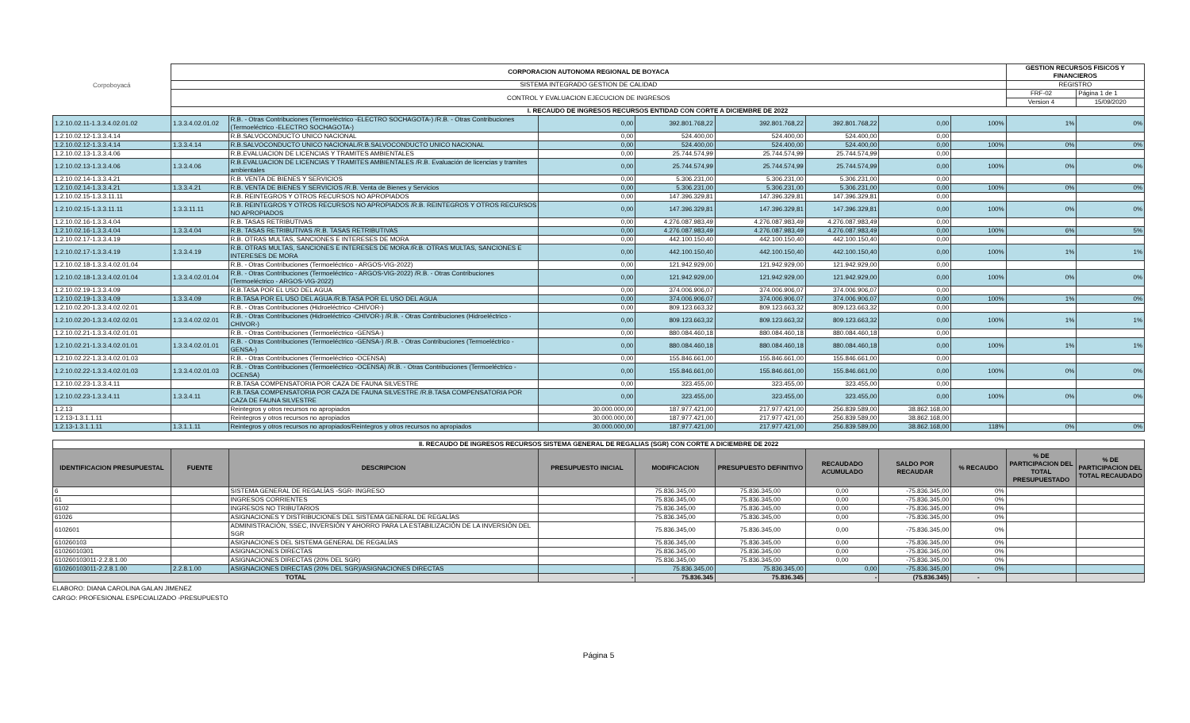| Corpoboyacá | CORPORACION AUTONOMA REGIONAL DE BOYACA | | | | | | | | GESTION RECURSOS FISICOS Y FINANCIEROS | |
| | SISTEMA INTEGRADO GESTION DE CALIDAD | | | | | | | | REGISTRO | |
| | CONTROL Y EVALUACION EJECUCION DE INGRESOS | | | | | | | | FRF-02 | Página 1 de 1 |
| | | | | | | | | | Version 4 | 15/09/2020 |
| | I. RECAUDO DE INGRESOS RECURSOS ENTIDAD CON CORTE A DICIEMBRE DE 2022 | | | | | | | | | |
| 1.2.10.02.11-1.3.3.4.02.01.02 | 1.3.3.4.02.01.02 | R.B. - Otras Contribuciones (Termoeléctrico -ELECTRO SOCHAGOTA-) /R.B. - Otras Contribuciones (Termoeléctrico -ELECTRO SOCHAGOTA-) | 0,00 | 392.801.768,22 | 392.801.768,22 | 392.801.768,22 | 0,00 | 100% | 1% | 0% |
| 1.2.10.02.12-1.3.3.4.14 | | R.B.SALVOCONDUCTO UNICO NACIONAL | 0,00 | 524.400,00 | 524.400,00 | 524.400,00 | 0,00 | | | |
| 1.2.10.02.12-1.3.3.4.14 | 1.3.3.4.14 | R.B.SALVOCONDUCTO UNICO NACIONAL/R.B.SALVOCONDUCTO UNICO NACIONAL | 0,00 | 524.400,00 | 524.400,00 | 524.400,00 | 0,00 | 100% | 0% | 0% |
| 1.2.10.02.13-1.3.3.4.06 | | R.B.EVALUACION DE LICENCIAS Y TRAMITES AMBIENTALES | 0,00 | 25.744.574,99 | 25.744.574,99 | 25.744.574,99 | 0,00 | | | |
| 1.2.10.02.13-1.3.3.4.06 | 1.3.3.4.06 | R.B.EVALUACION DE LICENCIAS Y TRAMITES AMBIENTALES /R.B. Evaluación de licencias y tramites ambientales | 0,00 | 25.744.574,99 | 25.744.574,99 | 25.744.574,99 | 0,00 | 100% | 0% | 0% |
| 1.2.10.02.14-1.3.3.4.21 | | R.B. VENTA DE BIENES Y SERVICIOS | 0,00 | 5.306.231,00 | 5.306.231,00 | 5.306.231,00 | 0,00 | | | |
| 1.2.10.02.14-1.3.3.4.21 | 1.3.3.4.21 | R.B. VENTA DE BIENES Y SERVICIOS /R.B. Venta de Bienes y Servicios | 0,00 | 5.306.231,00 | 5.306.231,00 | 5.306.231,00 | 0,00 | 100% | 0% | 0% |
| 1.2.10.02.15-1.3.3.11.11 | | R.B. REINTEGROS Y OTROS RECURSOS NO APROPIADOS | 0,00 | 147.396.329,81 | 147.396.329,81 | 147.396.329,81 | 0,00 | | | |
| 1.2.10.02.15-1.3.3.11.11 | 1.3.3.11.11 | R.B. REINTEGROS Y OTROS RECURSOS NO APROPIADOS /R.B. REINTEGROS Y OTROS RECURSOS NO APROPIADOS | 0,00 | 147.396.329,81 | 147.396.329,81 | 147.396.329,81 | 0,00 | 100% | 0% | 0% |
| 1.2.10.02.16-1.3.3.4.04 | | R.B. TASAS RETRIBUTIVAS | 0,00 | 4.276.087.983,49 | 4.276.087.983,49 | 4.276.087.983,49 | 0,00 | | | |
| 1.2.10.02.16-1.3.3.4.04 | 1.3.3.4.04 | R.B. TASAS RETRIBUTIVAS /R.B. TASAS RETRIBUTIVAS | 0,00 | 4.276.087.983,49 | 4.276.087.983,49 | 4.276.087.983,49 | 0,00 | 100% | 6% | 5% |
| 1.2.10.02.17-1.3.3.4.19 | | R.B. OTRAS MULTAS, SANCIONES E INTERESES DE MORA | 0,00 | 442.100.150,40 | 442.100.150,40 | 442.100.150,40 | 0,00 | | | |
| 1.2.10.02.17-1.3.3.4.19 | 1.3.3.4.19 | R.B. OTRAS MULTAS, SANCIONES E INTERESES DE MORA /R.B. OTRAS MULTAS, SANCIONES E INTERESES DE MORA | 0,00 | 442.100.150,40 | 442.100.150,40 | 442.100.150,40 | 0,00 | 100% | 1% | 1% |
| 1.2.10.02.18-1.3.3.4.02.01.04 | | R.B. - Otras Contribuciones (Termoeléctrico - ARGOS-VIG-2022) | 0,00 | 121.942.929,00 | 121.942.929,00 | 121.942.929,00 | 0,00 | | | |
| 1.2.10.02.18-1.3.3.4.02.01.04 | 1.3.3.4.02.01.04 | R.B. - Otras Contribuciones (Termoeléctrico - ARGOS-VIG-2022) /R.B. - Otras Contribuciones (Termoeléctrico - ARGOS-VIG-2022) | 0,00 | 121.942.929,00 | 121.942.929,00 | 121.942.929,00 | 0,00 | 100% | 0% | 0% |
| 1.2.10.02.19-1.3.3.4.09 | | R.B.TASA POR EL USO DEL AGUA | 0,00 | 374.006.906,07 | 374.006.906,07 | 374.006.906,07 | 0,00 | | | |
| 1.2.10.02.19-1.3.3.4.09 | 1.3.3.4.09 | R.B.TASA POR EL USO DEL AGUA /R.B.TASA POR EL USO DEL AGUA | 0,00 | 374.006.906,07 | 374.006.906,07 | 374.006.906,07 | 0,00 | 100% | 1% | 0% |
| 1.2.10.02.20-1.3.3.4.02.02.01 | | R.B. - Otras Contribuciones (Hidroeléctrico -CHIVOR-) | 0,00 | 809.123.663,32 | 809.123.663,32 | 809.123.663,32 | 0,00 | | | |
| 1.2.10.02.20-1.3.3.4.02.02.01 | 1.3.3.4.02.02.01 | R.B. - Otras Contribuciones (Hidroeléctrico -CHIVOR-) /R.B. - Otras Contribuciones (Hidroeléctrico - CHIVOR-) | 0,00 | 809.123.663,32 | 809.123.663,32 | 809.123.663,32 | 0,00 | 100% | 1% | 1% |
| 1.2.10.02.21-1.3.3.4.02.01.01 | | R.B. - Otras Contribuciones (Termoeléctrico -GENSA-) | 0,00 | 880.084.460,18 | 880.084.460,18 | 880.084.460,18 | 0,00 | | | |
| 1.2.10.02.21-1.3.3.4.02.01.01 | 1.3.3.4.02.01.01 | R.B. - Otras Contribuciones (Termoeléctrico -GENSA-) /R.B. - Otras Contribuciones (Termoeléctrico -GENSA-) | 0,00 | 880.084.460,18 | 880.084.460,18 | 880.084.460,18 | 0,00 | 100% | 1% | 1% |
| 1.2.10.02.22-1.3.3.4.02.01.03 | | R.B. - Otras Contribuciones (Termoeléctrico -OCENSA) | 0,00 | 155.846.661,00 | 155.846.661,00 | 155.846.661,00 | 0,00 | | | |
| 1.2.10.02.22-1.3.3.4.02.01.03 | 1.3.3.4.02.01.03 | R.B. - Otras Contribuciones (Termoeléctrico -OCENSA) /R.B. - Otras Contribuciones (Termoeléctrico -OCENSA) | 0,00 | 155.846.661,00 | 155.846.661,00 | 155.846.661,00 | 0,00 | 100% | 0% | 0% |
| 1.2.10.02.23-1.3.3.4.11 | | R.B.TASA COMPENSATORIA POR CAZA DE FAUNA SILVESTRE | 0,00 | 323.455,00 | 323.455,00 | 323.455,00 | 0,00 | | | |
| 1.2.10.02.23-1.3.3.4.11 | 1.3.3.4.11 | R.B.TASA COMPENSATORIA POR CAZA DE FAUNA SILVESTRE /R.B.TASA COMPENSATORIA POR CAZA DE FAUNA SILVESTRE | 0,00 | 323.455,00 | 323.455,00 | 323.455,00 | 0,00 | 100% | 0% | 0% |
| 1.2.13 | | Reintegros y otros recursos no apropiados | 30.000.000,00 | 187.977.421,00 | 217.977.421,00 | 256.839.589,00 | 38.862.168,00 | | | |
| 1.2.13-1.3.1.1.11 | | Reintegros y otros recursos no apropiados | 30.000.000,00 | 187.977.421,00 | 217.977.421,00 | 256.839.589,00 | 38.862.168,00 | | | |
| 1.2.13-1.3.1.1.11 | 1.3.1.1.11 | Reintegros y otros recursos no apropiados/Reintegros y otros recursos no apropiados | 30.000.000,00 | 187.977.421,00 | 217.977.421,00 | 256.839.589,00 | 38.862.168,00 | 118% | 0% | 0% |
| II. RECAUDO DE INGRESOS RECURSOS SISTEMA GENERAL DE REGALIAS (SGR) CON CORTE A DICIEMBRE DE 2022 | | | | | | | | | | |
| IDENTIFICACION PRESUPUESTAL | FUENTE | DESCRIPCION | PRESUPUESTO INICIAL | MODIFICACION | PRESUPUESTO DEFINITIVO | RECAUDADO ACUMULADO | SALDO POR RECAUDAR | % RECAUDO | % DE PARTICIPACION DEL TOTAL PRESUPUESTADO | % DE PARTICIPACION DEL TOTAL RECAUDADO |
| 6 | | SISTEMA GENERAL DE REGALÍAS -SGR- INGRESO | | 75.836.345,00 | 75.836.345,00 | 0,00 | -75.836.345,00 | 0% | | |
| 61 | | INGRESOS CORRIENTES | | 75.836.345,00 | 75.836.345,00 | 0,00 | -75.836.345,00 | 0% | | |
| 6102 | | INGRESOS NO TRIBUTARIOS | | 75.836.345,00 | 75.836.345,00 | 0,00 | -75.836.345,00 | 0% | | |
| 61026 | | ASIGNACIONES Y DISTRIBUCIONES DEL SISTEMA GENERAL DE REGALÍAS | | 75.836.345,00 | 75.836.345,00 | 0,00 | -75.836.345,00 | 0% | | |
| 6102601 | | ADMINISTRACIÓN, SSEC, INVERSIÓN Y AHORRO PARA LA ESTABILIZACIÓN DE LA INVERSIÓN DEL SGR | | 75.836.345,00 | 75.836.345,00 | 0,00 | -75.836.345,00 | 0% | | |
| 610260103 | | ASIGNACIONES DEL SISTEMA GENERAL DE REGALÍAS | | 75.836.345,00 | 75.836.345,00 | 0,00 | -75.836.345,00 | 0% | | |
| 61026010301 | | ASIGNACIONES DIRECTAS | | 75.836.345,00 | 75.836.345,00 | 0,00 | -75.836.345,00 | 0% | | |
| 610260103011-2.2.8.1.00 | | ASIGNACIONES DIRECTAS (20% DEL SGR) | | 75.836.345,00 | 75.836.345,00 | 0,00 | -75.836.345,00 | 0% | | |
| 610260103011-2.2.8.1.00 | 2.2.8.1.00 | ASIGNACIONES DIRECTAS (20% DEL SGR)/ASIGNACIONES DIRECTAS | | 75.836.345,00 | 75.836.345,00 | 0,00 | -75.836.345,00 | 0% | | |
| TOTAL | | | - | 75.836.345 | 75.836.345 | - | (75.836.345) | - | | |
ELABORO: DIANA CAROLINA GALAN JIMENEZ
CARGO: PROFESIONAL ESPECIALIZADO -PRESUPUESTO
Página 5